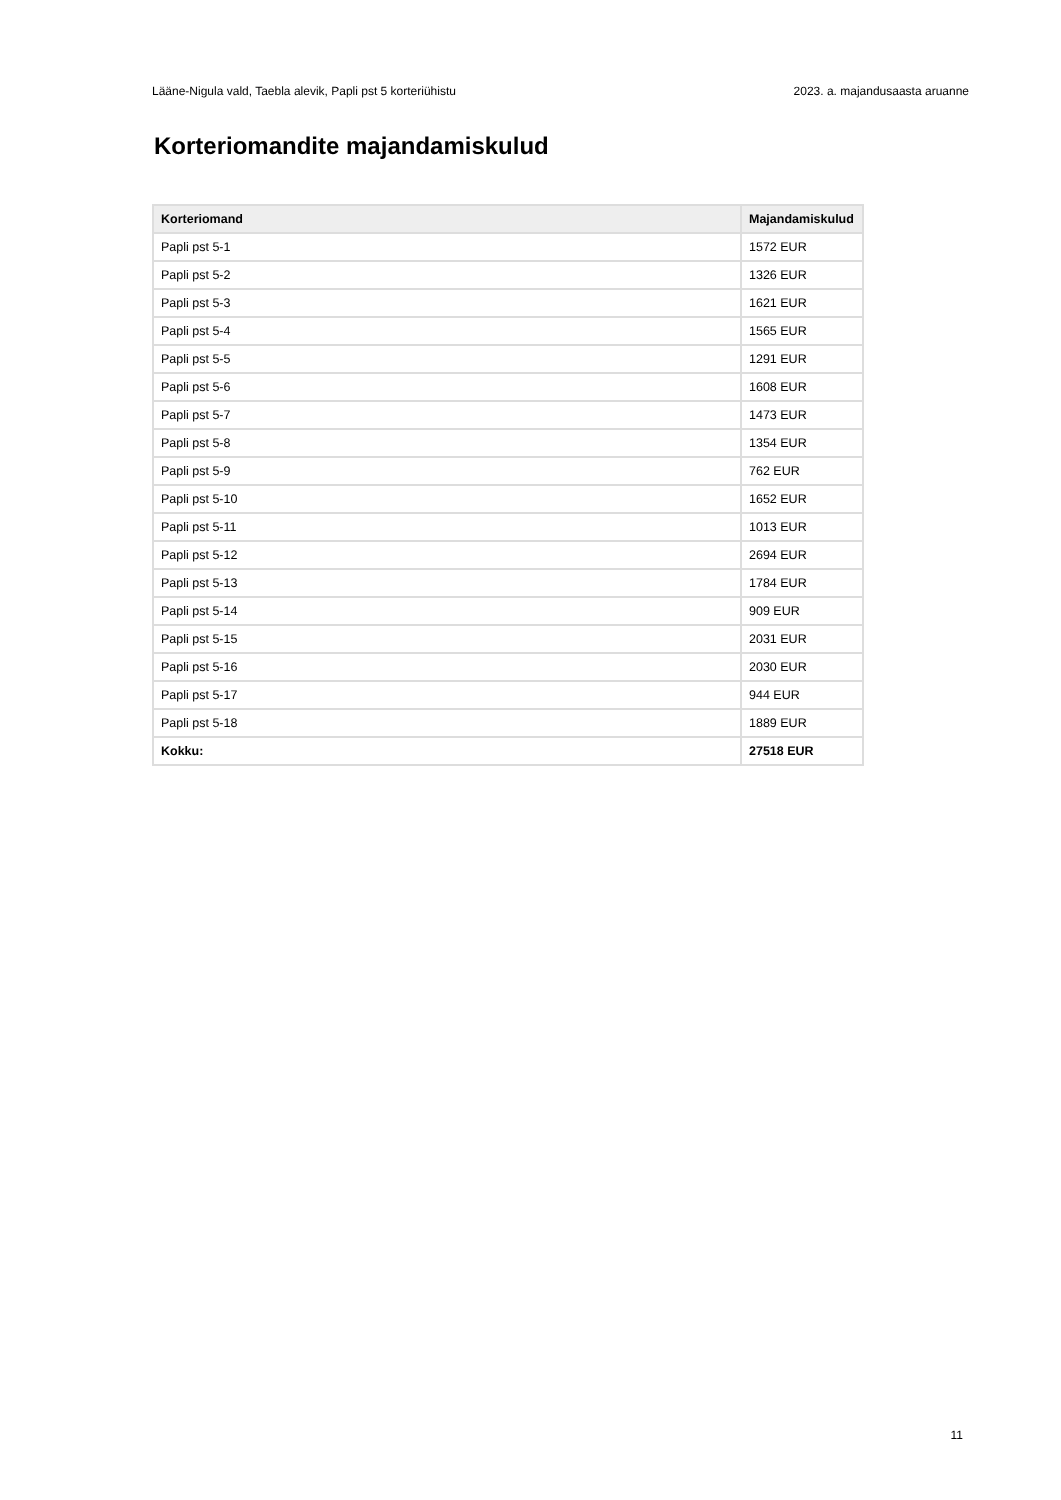Lääne-Nigula vald, Taebla alevik, Papli pst 5 korteriühistu 2023. a. majandusaasta aruanne
Korteriomandite majandamiskulud
| Korteriomand | Majandamiskulud |
| --- | --- |
| Papli pst 5-1 | 1572 EUR |
| Papli pst 5-2 | 1326 EUR |
| Papli pst 5-3 | 1621 EUR |
| Papli pst 5-4 | 1565 EUR |
| Papli pst 5-5 | 1291 EUR |
| Papli pst 5-6 | 1608 EUR |
| Papli pst 5-7 | 1473 EUR |
| Papli pst 5-8 | 1354 EUR |
| Papli pst 5-9 | 762 EUR |
| Papli pst 5-10 | 1652 EUR |
| Papli pst 5-11 | 1013 EUR |
| Papli pst 5-12 | 2694 EUR |
| Papli pst 5-13 | 1784 EUR |
| Papli pst 5-14 | 909 EUR |
| Papli pst 5-15 | 2031 EUR |
| Papli pst 5-16 | 2030 EUR |
| Papli pst 5-17 | 944 EUR |
| Papli pst 5-18 | 1889 EUR |
| Kokku: | 27518 EUR |
11